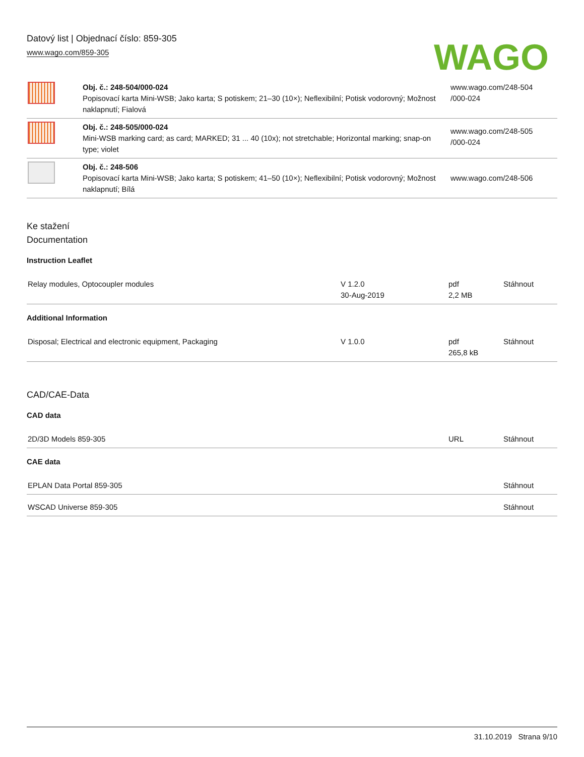Datový list | Objednací číslo: 859-305
www.wago.com/859-305
WAGO
| | Obj. č.: 248-504/000-024 Popisovací karta Mini-WSB; Jako karta; S potiskem; 21–30 (10×); Neflexibilní; Potisk vodorovný; Možnost naklapnutí; Fialová | www.wago.com/248-504 /000-024 |
| | Obj. č.: 248-505/000-024 Mini-WSB marking card; as card; MARKED; 31 ... 40 (10x); not stretchable; Horizontal marking; snap-on type; violet | www.wago.com/248-505 /000-024 |
| | Obj. č.: 248-506 Popisovací karta Mini-WSB; Jako karta; S potiskem; 41–50 (10×); Neflexibilní; Potisk vodorovný; Možnost naklapnutí; Bílá | www.wago.com/248-506 |
Ke stažení
Documentation
Instruction Leaflet
| Relay modules, Optocoupler modules | V 1.2.0 30-Aug-2019 | pdf 2,2 MB | Stáhnout |
Additional Information
| Disposal; Electrical and electronic equipment, Packaging | V 1.0.0 | pdf 265,8 kB | Stáhnout |
CAD/CAE-Data
CAD data
| 2D/3D Models 859-305 | URL | Stáhnout |
CAE data
| EPLAN Data Portal 859-305 | Stáhnout |
| WSCAD Universe 859-305 | Stáhnout |
31.10.2019 Strana 9/10